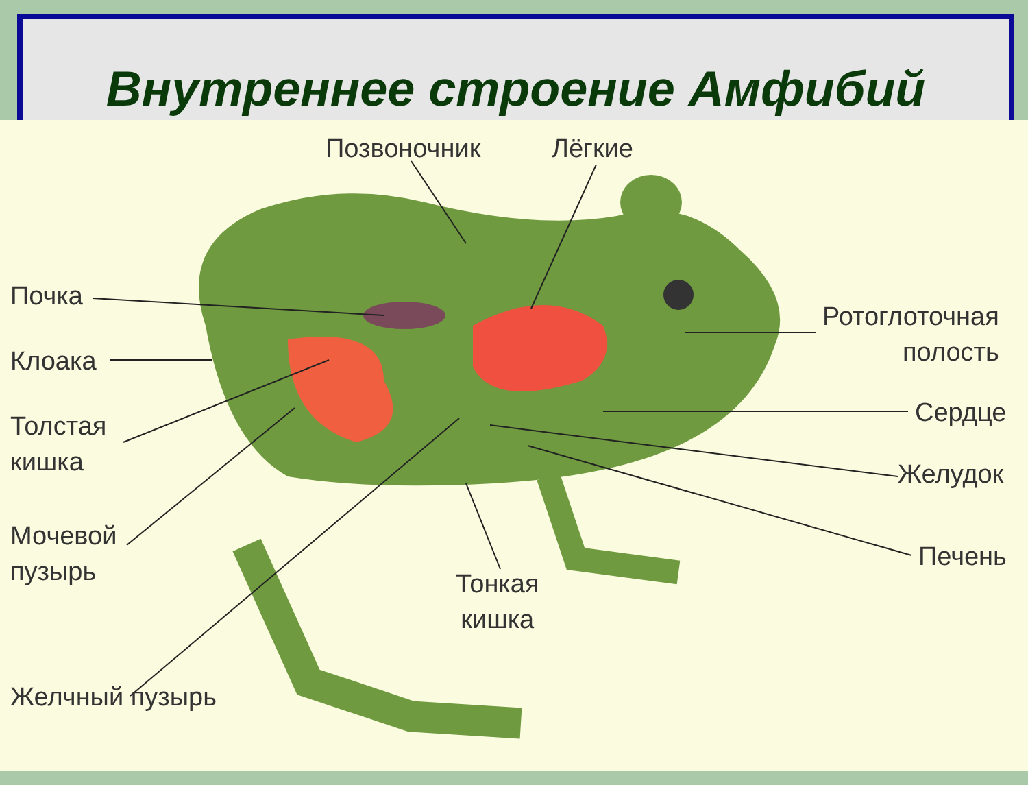Внутреннее строение Амфибий
Позвоночник Лёгкие
Почка
Клоака
Толстая
кишка
Мочевой
пузырь
Желчный пузырь
Ротоглоточная
полость
Сердце
Желудок
Печень
Тонкая
кишка